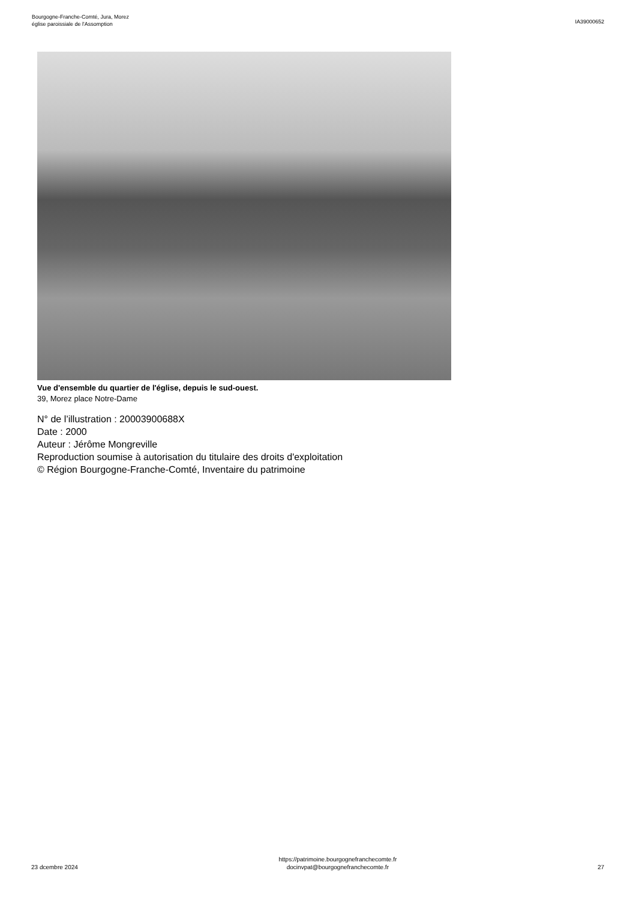Bourgogne-Franche-Comté, Jura, Morez
église paroissiale de l'Assomption
IA39000652
Vue d'ensemble du quartier de l'église, depuis le sud-ouest.
39, Morez place Notre-Dame
N° de l’illustration : 20003900688X
Date : 2000
Auteur : Jérôme Mongreville
Reproduction soumise à autorisation du titulaire des droits d'exploitation
© Région Bourgogne-Franche-Comté, Inventaire du patrimoine
23 dcembre 2024
https://patrimoine.bourgognefranchecomte.fr
docinvpat@bourgognefranchecomte.fr
27